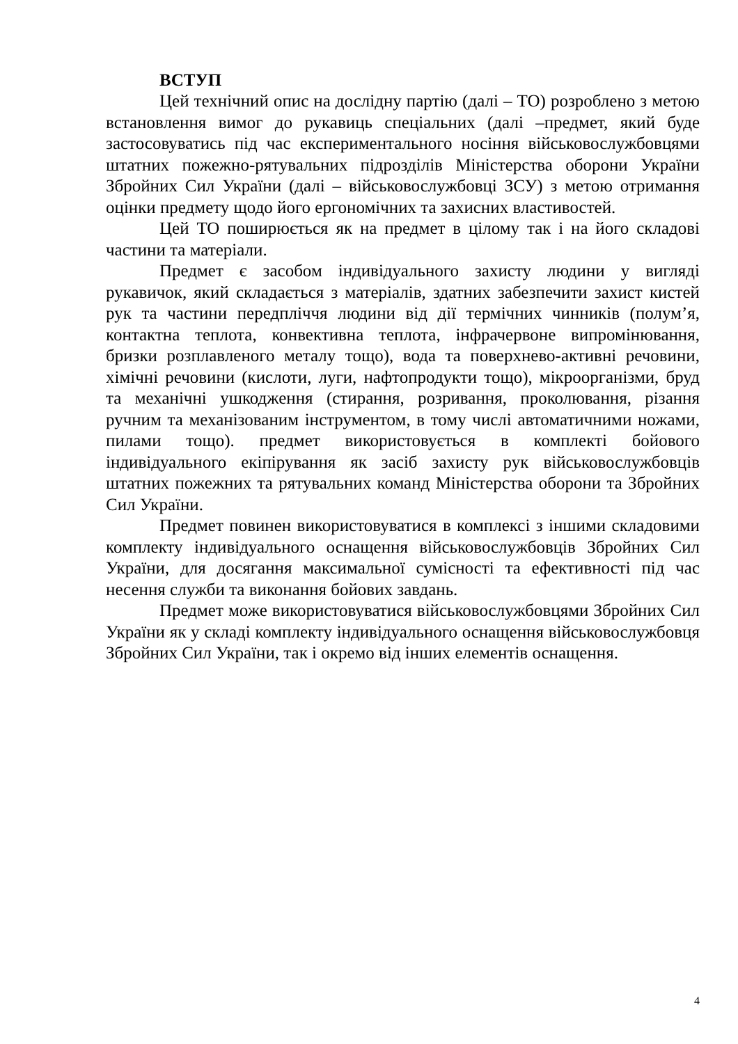ВСТУП
Цей технічний опис на дослідну партію (далі – ТО) розроблено з метою встановлення вимог до рукавиць спеціальних (далі –предмет, який буде застосовуватись під час експериментального носіння військовослужбовцями штатних пожежно-рятувальних підрозділів Міністерства оборони України Збройних Сил України (далі – військовослужбовці ЗСУ) з метою отримання оцінки предмету щодо його ергономічних та захисних властивостей.
Цей ТО поширюється як на предмет в цілому так і на його складові частини та матеріали.
Предмет є засобом індивідуального захисту людини у вигляді рукавичок, який складається з матеріалів, здатних забезпечити захист кистей рук та частини передпліччя людини від дії термічних чинників (полум’я, контактна теплота, конвективна теплота, інфрачервоне випромінювання, бризки розплавленого металу тощо), вода та поверхнево-активні речовини, хімічні речовини (кислоти, луги, нафтопродукти тощо), мікроорганізми, бруд та механічні ушкодження (стирання, розривання, проколювання, різання ручним та механізованим інструментом, в тому числі автоматичними ножами, пилами тощо). предмет використовується в комплекті бойового індивідуального екіпірування як засіб захисту рук військовослужбовців штатних пожежних та рятувальних команд Міністерства оборони та Збройних Сил України.
Предмет повинен використовуватися в комплексі з іншими складовими комплекту індивідуального оснащення військовослужбовців Збройних Сил України, для досягання максимальної сумісності та ефективності під час несення служби та виконання бойових завдань.
Предмет може використовуватися військовослужбовцями Збройних Сил України як у складі комплекту індивідуального оснащення військовослужбовця Збройних Сил України, так і окремо від інших елементів оснащення.
4